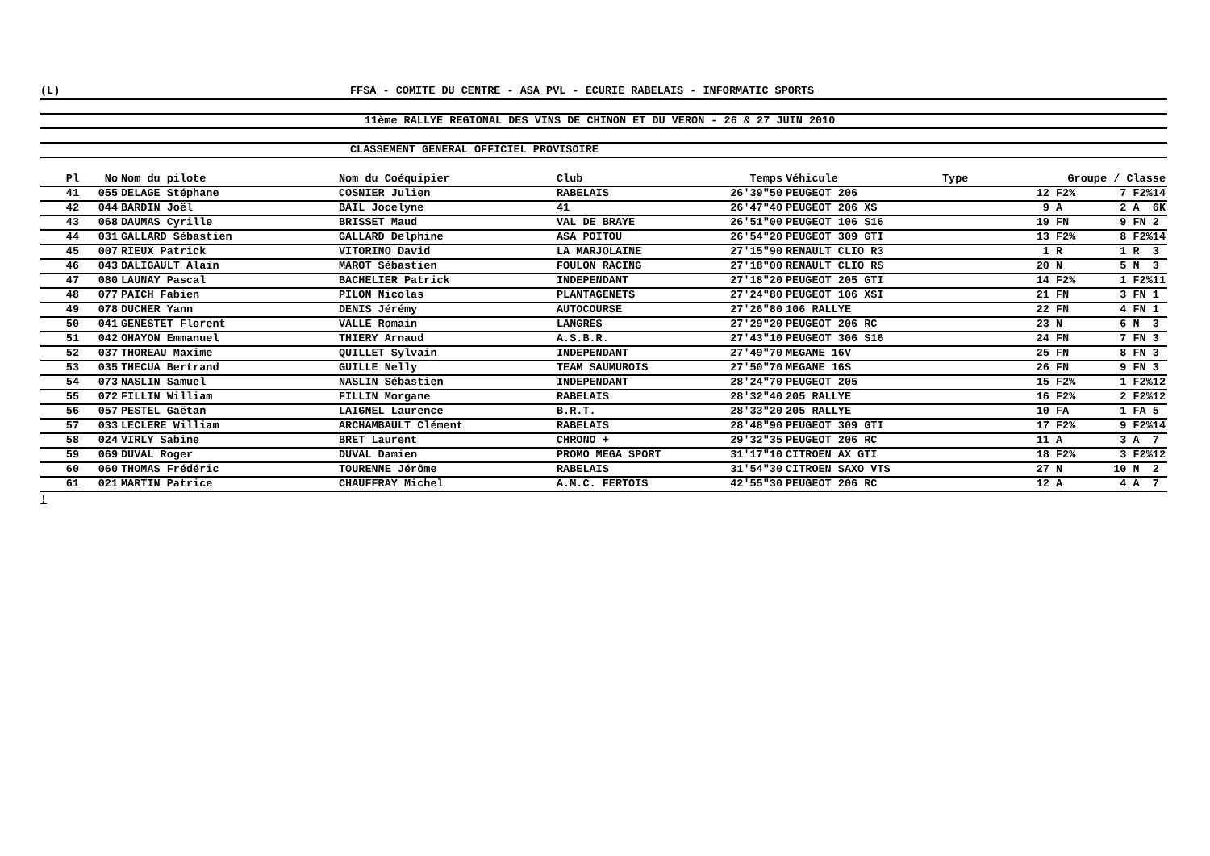(L) FFSA - COMITE DU CENTRE - ASA PVL - ECURIE RABELAIS - INFORMATIC SPORTS
11ème RALLYE REGIONAL DES VINS DE CHINON ET DU VERON - 26 & 27 JUIN 2010
CLASSEMENT GENERAL OFFICIEL PROVISOIRE
| Pl | No | Nom du pilote | Nom du Coéquipier | Club | Temps | Véhicule | Type | Groupe / Classe | |
| --- | --- | --- | --- | --- | --- | --- | --- | --- | --- |
| 41 | 055 | DELAGE Stéphane | COSNIER Julien | RABELAIS | 26'39"50 | PEUGEOT 206 | | 12 F2% | 7 F2%14 |
| 42 | 044 | BARDIN Joël | BAIL Jocelyne | 41 | 26'47"40 | PEUGEOT 206 XS | | 9 A | 2 A 6K |
| 43 | 068 | DAUMAS Cyrille | BRISSET Maud | VAL DE BRAYE | 26'51"00 | PEUGEOT 106 S16 | | 19 FN | 9 FN 2 |
| 44 | 031 | GALLARD Sébastien | GALLARD Delphine | ASA POITOU | 26'54"20 | PEUGEOT 309 GTI | | 13 F2% | 8 F2%14 |
| 45 | 007 | RIEUX Patrick | VITORINO David | LA MARJOLAINE | 27'15"90 | RENAULT CLIO R3 | | 1 R | 1 R 3 |
| 46 | 043 | DALIGAULT Alain | MAROT Sébastien | FOULON RACING | 27'18"00 | RENAULT CLIO RS | | 20 N | 5 N 3 |
| 47 | 080 | LAUNAY Pascal | BACHELIER Patrick | INDEPENDANT | 27'18"20 | PEUGEOT 205 GTI | | 14 F2% | 1 F2%11 |
| 48 | 077 | PAICH Fabien | PILON Nicolas | PLANTAGENETS | 27'24"80 | PEUGEOT 106 XSI | | 21 FN | 3 FN 1 |
| 49 | 078 | DUCHER Yann | DENIS Jérémy | AUTOCOURSE | 27'26"80 | 106 RALLYE | | 22 FN | 4 FN 1 |
| 50 | 041 | GENESTET Florent | VALLE Romain | LANGRES | 27'29"20 | PEUGEOT 206 RC | | 23 N | 6 N 3 |
| 51 | 042 | OHAYON Emmanuel | THIERY Arnaud | A.S.B.R. | 27'43"10 | PEUGEOT 306 S16 | | 24 FN | 7 FN 3 |
| 52 | 037 | THOREAU Maxime | QUILLET Sylvain | INDEPENDANT | 27'49"70 | MEGANE 16V | | 25 FN | 8 FN 3 |
| 53 | 035 | THECUA Bertrand | GUILLE Nelly | TEAM SAUMUROIS | 27'50"70 | MEGANE 16S | | 26 FN | 9 FN 3 |
| 54 | 073 | NASLIN Samuel | NASLIN Sébastien | INDEPENDANT | 28'24"70 | PEUGEOT 205 | | 15 F2% | 1 F2%12 |
| 55 | 072 | FILLIN William | FILLIN Morgane | RABELAIS | 28'32"40 | 205 RALLYE | | 16 F2% | 2 F2%12 |
| 56 | 057 | PESTEL Gaëtan | LAIGNEL Laurence | B.R.T. | 28'33"20 | 205 RALLYE | | 10 FA | 1 FA 5 |
| 57 | 033 | LECLERE William | ARCHAMBAULT Clément | RABELAIS | 28'48"90 | PEUGEOT 309 GTI | | 17 F2% | 9 F2%14 |
| 58 | 024 | VIRLY Sabine | BRET Laurent | CHRONO + | 29'32"35 | PEUGEOT 206 RC | | 11 A | 3 A 7 |
| 59 | 069 | DUVAL Roger | DUVAL Damien | PROMO MEGA SPORT | 31'17"10 | CITROEN AX GTI | | 18 F2% | 3 F2%12 |
| 60 | 060 | THOMAS Frédéric | TOURENNE Jérôme | RABELAIS | 31'54"30 | CITROEN SAXO VTS | | 27 N | 10 N 2 |
| 61 | 021 | MARTIN Patrice | CHAUFFRAY Michel | A.M.C. FERTOIS | 42'55"30 | PEUGEOT 206 RC | | 12 A | 4 A 7 |
!